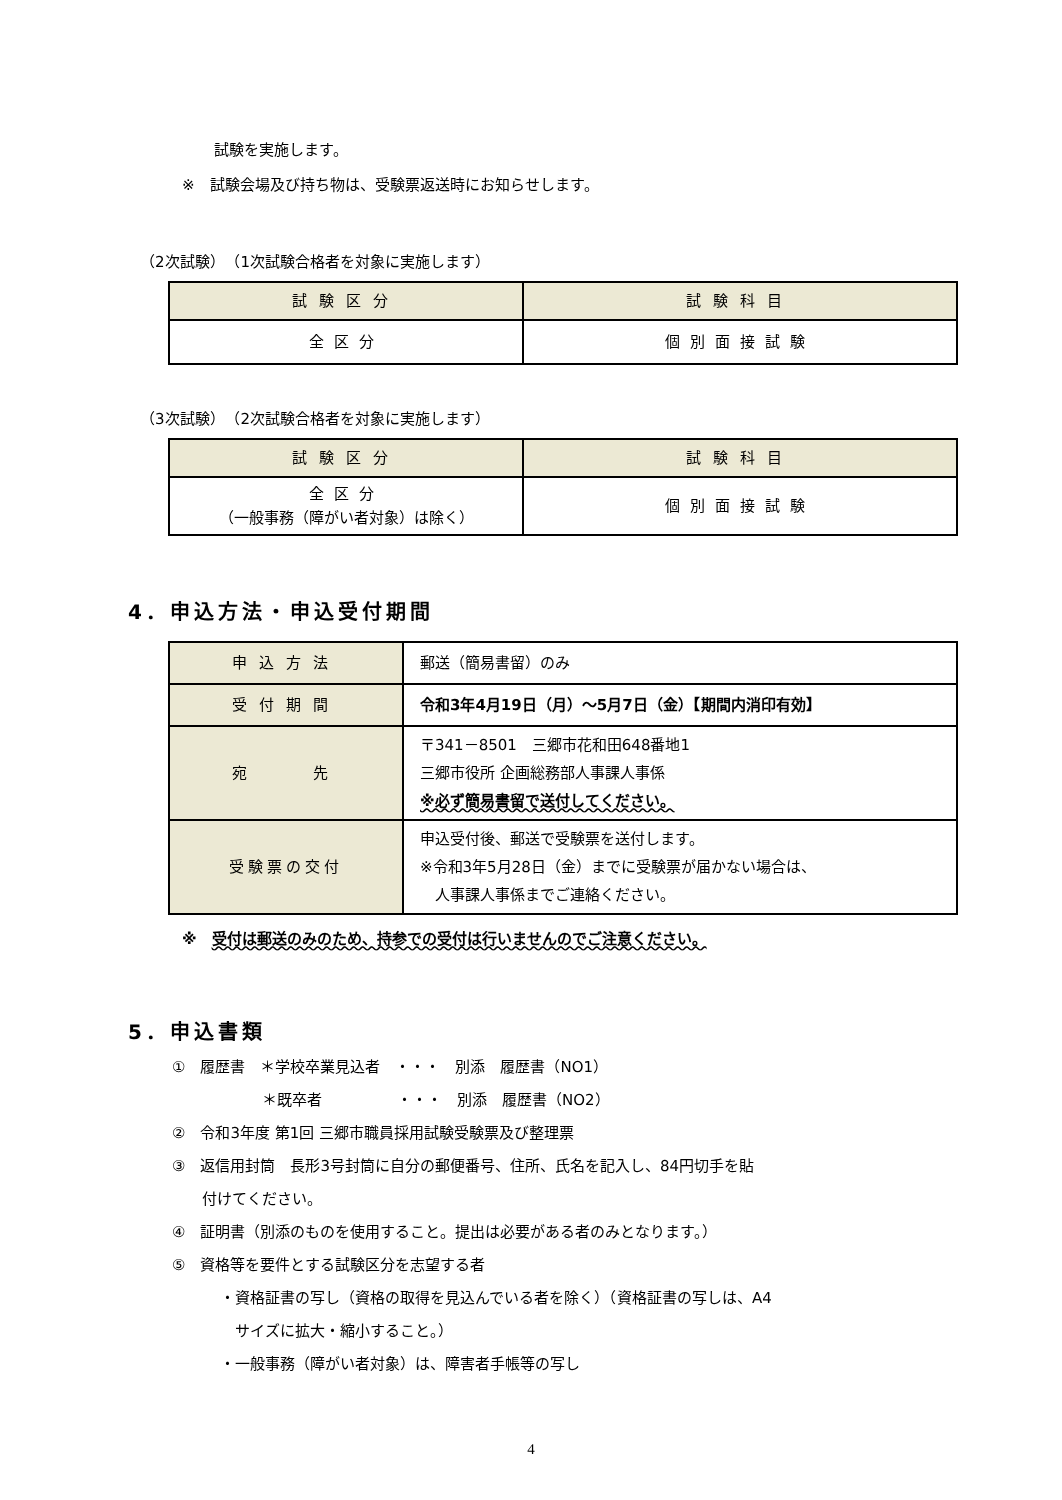試験を実施します。
※　試験会場及び持ち物は、受験票返送時にお知らせします。
（2次試験）　（1次試験合格者を対象に実施します）
| 試験区分 | 試験科目 |
| 全区分 | 個別面接試験 |
（3次試験）　（2次試験合格者を対象に実施します）
| 試験区分 | 試験科目 |
| 全区分 （一般事務（障がい者対象）は除く） | 個別面接試験 |
4．申込方法・申込受付期間
| 申込方法 | 郵送（簡易書留）のみ |
| 受付期間 | 令和3年4月19日（月）～5月7日（金）【期間内消印有効】 |
| 宛 先 | 〒341－8501 三郷市花和田648番地1 三郷市役所 企画総務部人事課人事係 ※必ず簡易書留で送付してください。 |
| 受験票の交付 | 申込受付後、郵送で受験票を送付します。 ※令和3年5月28日（金）までに受験票が届かない場合は、 人事課人事係までご連絡ください。 |
※　受付は郵送のみのため、持参での受付は行いませんのでご注意ください。
5．申込書類
①　履歴書　＊学校卒業見込者　・・・　別添　履歴書（NO1）
　　　　　　＊既卒者　　　　　・・・　別添　履歴書（NO2）
②　令和3年度 第1回 三郷市職員採用試験受験票及び整理票
③　返信用封筒　長形3号封筒に自分の郵便番号、住所、氏名を記入し、84円切手を貼
　　付けてください。
④　証明書（別添のものを使用すること。提出は必要がある者のみとなります。）
⑤　資格等を要件とする試験区分を志望する者
・資格証書の写し（資格の取得を見込んでいる者を除く）（資格証書の写しは、A4
　サイズに拡大・縮小すること。）
・一般事務（障がい者対象）は、障害者手帳等の写し
4